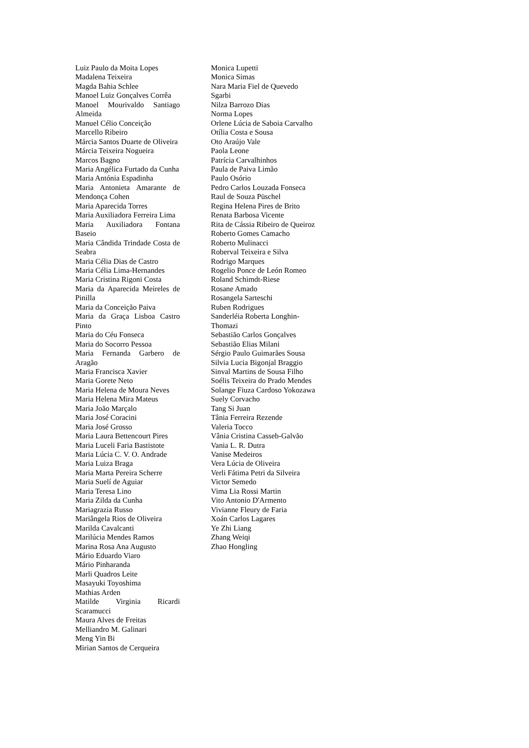Luiz Paulo da Moita Lopes
Madalena Teixeira
Magda Bahia Schlee
Manoel Luiz Gonçalves Corrêa
Manoel Mourivaldo Santiago Almeida
Manuel Célio Conceição
Marcello Ribeiro
Márcia Santos Duarte de Oliveira
Márcia Teixeira Nogueira
Marcos Bagno
Maria Angélica Furtado da Cunha
Maria Antónia Espadinha
Maria Antonieta Amarante de Mendonça Cohen
Maria Aparecida Torres
Maria Auxiliadora Ferreira Lima
Maria Auxiliadora Fontana Baseio
Maria Cândida Trindade Costa de Seabra
Maria Célia Dias de Castro
Maria Célia Lima-Hernandes
Maria Cristina Rigoni Costa
Maria da Aparecida Meireles de Pinilla
Maria da Conceição Paiva
Maria da Graça Lisboa Castro Pinto
Maria do Céu Fonseca
Maria do Socorro Pessoa
Maria Fernanda Garbero de Aragão
Maria Francisca Xavier
Maria Gorete Neto
Maria Helena de Moura Neves
Maria Helena Mira Mateus
Maria João Marçalo
Maria José Coracini
Maria José Grosso
Maria Laura Bettencourt Pires
Maria Luceli Faria Bastistote
Maria Lúcia C. V. O. Andrade
Maria Luiza Braga
Maria Marta Pereira Scherre
Maria Suelí de Aguiar
Maria Teresa Lino
Maria Zilda da Cunha
Mariagrazia Russo
Mariângela Rios de Oliveira
Marilda Cavalcanti
Marilúcia Mendes Ramos
Marina Rosa Ana Augusto
Mário Eduardo Viaro
Mário Pinharanda
Marli Quadros Leite
Masayuki Toyoshima
Mathias Arden
Matilde Virginia Ricardi Scaramucci
Maura Alves de Freitas
Melliandro M. Galinari
Meng Yin Bi
Mirian Santos de Cerqueira
Monica Lupetti
Monica Simas
Nara Maria Fiel de Quevedo Sgarbi
Nilza Barrozo Dias
Norma Lopes
Orlene Lúcia de Saboia Carvalho
Otília Costa e Sousa
Oto Araújo Vale
Paola Leone
Patrícia Carvalhinhos
Paula de Paiva Limão
Paulo Osório
Pedro Carlos Louzada Fonseca
Raul de Souza Püschel
Regina Helena Pires de Brito
Renata Barbosa Vicente
Rita de Cássia Ribeiro de Queiroz
Roberto Gomes Camacho
Roberto Mulinacci
Roberval Teixeira e Silva
Rodrigo Marques
Rogelio Ponce de León Romeo
Roland Schimdt-Riese
Rosane Amado
Rosangela Sarteschi
Ruben Rodrigues
Sanderléia Roberta Longhin-Thomazi
Sebastião Carlos Gonçalves
Sebastião Elias Milani
Sérgio Paulo Guimarães Sousa
Silvia Lucia Bigonjal Braggio
Sinval Martins de Sousa Filho
Soélis Teixeira do Prado Mendes
Solange Fiuza Cardoso Yokozawa
Suely Corvacho
Tang Si Juan
Tânia Ferreira Rezende
Valeria Tocco
Vânia Cristina Casseb-Galvão
Vania L. R. Dutra
Vanise Medeiros
Vera Lúcia de Oliveira
Verli Fátima Petri da Silveira
Victor Semedo
Vima Lia Rossi Martin
Vito Antonio D'Armento
Vivianne Fleury de Faria
Xoán Carlos Lagares
Ye Zhi Liang
Zhang Weiqi
Zhao Hongling